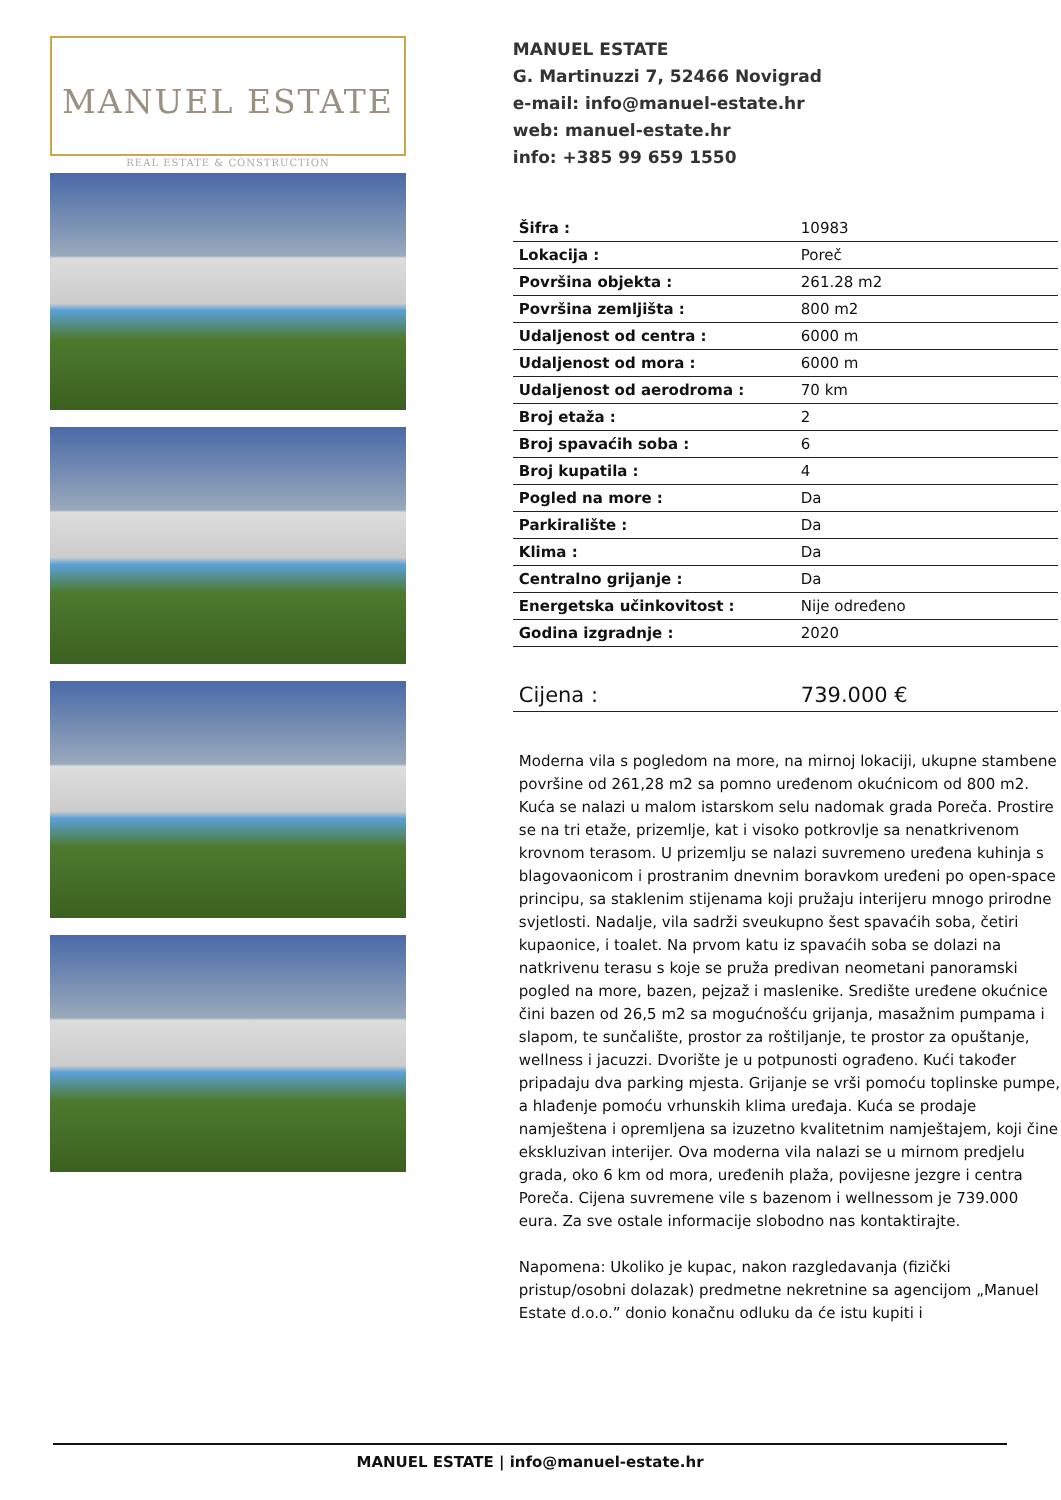MANUEL ESTATE
REAL ESTATE & CONSTRUCTION
MANUEL ESTATE
G. Martinuzzi 7, 52466 Novigrad
e-mail: info@manuel-estate.hr
web: manuel-estate.hr
info: +385 99 659 1550
| Šifra : | 10983 |
| Lokacija : | Poreč |
| Površina objekta : | 261.28 m2 |
| Površina zemljišta : | 800 m2 |
| Udaljenost od centra : | 6000 m |
| Udaljenost od mora : | 6000 m |
| Udaljenost od aerodroma : | 70 km |
| Broj etaža : | 2 |
| Broj spavaćih soba : | 6 |
| Broj kupatila : | 4 |
| Pogled na more : | Da |
| Parkiralište : | Da |
| Klima : | Da |
| Centralno grijanje : | Da |
| Energetska učinkovitost : | Nije određeno |
| Godina izgradnje : | 2020 |
| Cijena : | 739.000 € |
Moderna vila s pogledom na more, na mirnoj lokaciji, ukupne stambene površine od 261,28 m2 sa pomno uređenom okućnicom od 800 m2. Kuća se nalazi u malom istarskom selu nadomak grada Poreča. Prostire se na tri etaže, prizemlje, kat i visoko potkrovlje sa nenatkrivenom krovnom terasom. U prizemlju se nalazi suvremeno uređena kuhinja s blagovaonicom i prostranim dnevnim boravkom uređeni po open-space principu, sa staklenim stijenama koji pružaju interijeru mnogo prirodne svjetlosti. Nadalje, vila sadrži sveukupno šest spavaćih soba, četiri kupaonice, i toalet. Na prvom katu iz spavaćih soba se dolazi na natkrivenu terasu s koje se pruža predivan neometani panoramski pogled na more, bazen, pejzaž i maslenike. Središte uređene okućnice čini bazen od 26,5 m2 sa mogućnošću grijanja, masažnim pumpama i slapom, te sunčalište, prostor za roštiljanje, te prostor za opuštanje, wellness i jacuzzi. Dvorište je u potpunosti ograđeno. Kući također pripadaju dva parking mjesta. Grijanje se vrši pomoću toplinske pumpe, a hlađenje pomoću vrhunskih klima uređaja. Kuća se prodaje namještena i opremljena sa izuzetno kvalitetnim namještajem, koji čine ekskluzivan interijer. Ova moderna vila nalazi se u mirnom predjelu grada, oko 6 km od mora, uređenih plaža, povijesne jezgre i centra Poreča. Cijena suvremene vile s bazenom i wellnessom je 739.000 eura. Za sve ostale informacije slobodno nas kontaktirajte.
Napomena: Ukoliko je kupac, nakon razgledavanja (fizički pristup/osobni dolazak) predmetne nekretnine sa agencijom „Manuel Estate d.o.o.” donio konačnu odluku da će istu kupiti i
MANUEL ESTATE | info@manuel-estate.hr